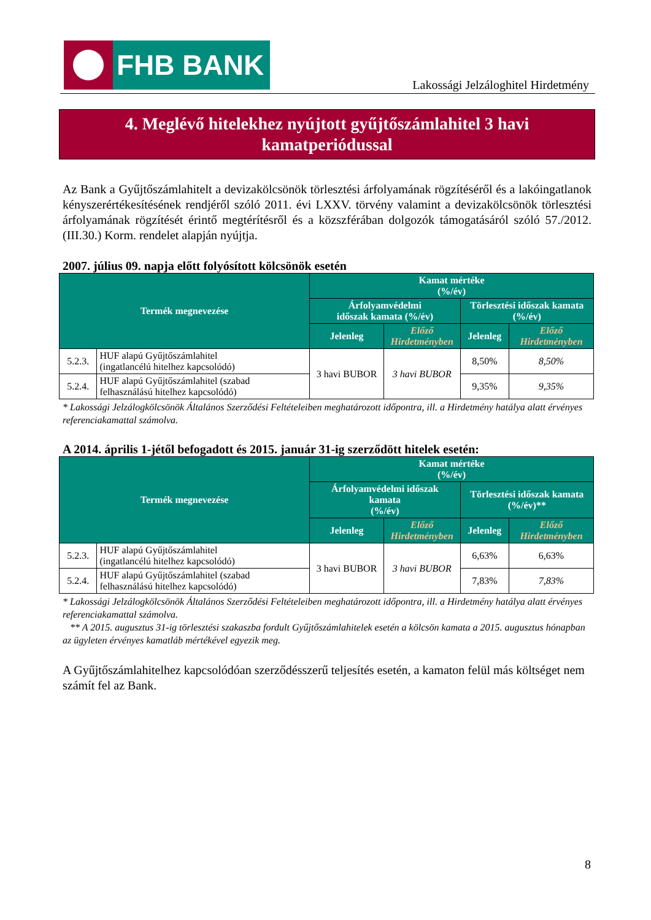FHB BANK
Lakossági Jelzáloghitel Hirdetmény
4. Meglévő hitelekhez nyújtott gyűjtőszámlahitel 3 havi
kamatperiódussal
Az Bank a Gyűjtőszámlahitelt a devizakölcsönök törlesztési árfolyamának rögzítéséről és a lakóingatlanok kényszerértékesítésének rendjéről szóló 2011. évi LXXV. törvény valamint a devizakölcsönök törlesztési árfolyamának rögzítését érintő megtérítésről és a közszférában dolgozók támogatásáról szóló 57./2012. (III.30.) Korm. rendelet alapján nyújtja.
2007. július 09. napja előtt folyósított kölcsönök esetén
| Termék megnevezése | | Kamat mértéke (%/év) | | | |
| --- | --- | --- | --- | --- | --- |
| | | Árfolyamvédelmi időszak kamata (%/év) | | Törlesztési időszak kamata (%/év) | |
| | | Jelenleg | Előző Hirdetményben | Jelenleg | Előző Hirdetményben |
| 5.2.3. | HUF alapú Gyűjtőszámlahitel (ingatlancélú hitelhez kapcsolódó) | 3 havi BUBOR | 3 havi BUBOR | 8,50% | 8,50% |
| 5.2.4. | HUF alapú Gyűjtőszámlahitel (szabad felhasználású hitelhez kapcsolódó) | | | 9,35% | 9,35% |
* Lakossági Jelzálogkölcsönök Általános Szerződési Feltételeiben meghatározott időpontra, ill. a Hirdetmény hatálya alatt érvényes referenciakamattal számolva.
A 2014. április 1-jétől befogadott és 2015. január 31-ig szerződött hitelek esetén:
| Termék megnevezése | | Kamat mértéke (%/év) | | | |
| --- | --- | --- | --- | --- | --- |
| | | Árfolyamvédelmi időszak kamata (%/év) | | Törlesztési időszak kamata (%/év)** | |
| | | Jelenleg | Előző Hirdetményben | Jelenleg | Előző Hirdetményben |
| 5.2.3. | HUF alapú Gyűjtőszámlahitel (ingatlancélú hitelhez kapcsolódó) | 3 havi BUBOR | 3 havi BUBOR | 6,63% | 6,63% |
| 5.2.4. | HUF alapú Gyűjtőszámlahitel (szabad felhasználású hitelhez kapcsolódó) | | | 7,83% | 7,83% |
* Lakossági Jelzálogkölcsönök Általános Szerződési Feltételeiben meghatározott időpontra, ill. a Hirdetmény hatálya alatt érvényes referenciakamattal számolva.
** A 2015. augusztus 31-ig törlesztési szakaszba fordult Gyűjtőszámlahitelek esetén a kölcsön kamata a 2015. augusztus hónapban az ügyleten érvényes kamatláb mértékével egyezik meg.
A Gyűjtőszámlahitelhez kapcsolódóan szerződésszerű teljesítés esetén, a kamaton felül más költséget nem számít fel az Bank.
8